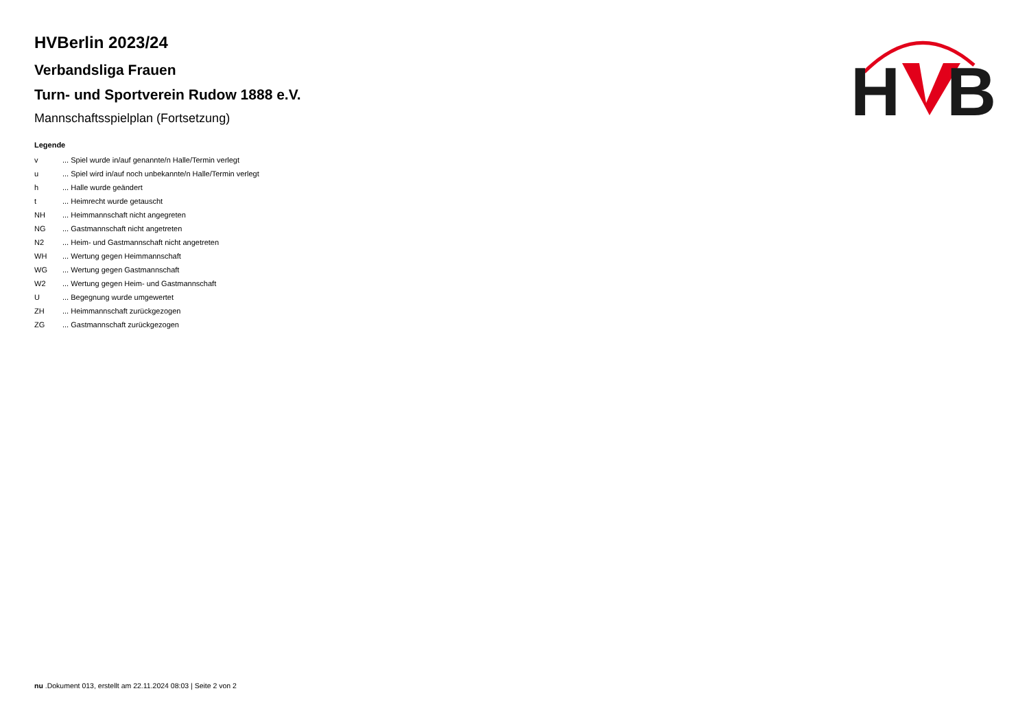H
B
HVBerlin 2023/24
Verbandsliga Frauen
Turn- und Sportverein Rudow 1888 e.V.
Mannschaftsspielplan (Fortsetzung)
Legende
| v | ... Spiel wurde in/auf genannte/n Halle/Termin verlegt |
| u | ... Spiel wird in/auf noch unbekannte/n Halle/Termin verlegt |
| h | ... Halle wurde geändert |
| t | ... Heimrecht wurde getauscht |
| NH | ... Heimmannschaft nicht angegreten |
| NG | ... Gastmannschaft nicht angetreten |
| N2 | ... Heim- und Gastmannschaft nicht angetreten |
| WH | ... Wertung gegen Heimmannschaft |
| WG | ... Wertung gegen Gastmannschaft |
| W2 | ... Wertung gegen Heim- und Gastmannschaft |
| U | ... Begegnung wurde umgewertet |
| ZH | ... Heimmannschaft zurückgezogen |
| ZG | ... Gastmannschaft zurückgezogen |
nu .Dokument 013, erstellt am 22.11.2024 08:03 | Seite 2 von 2